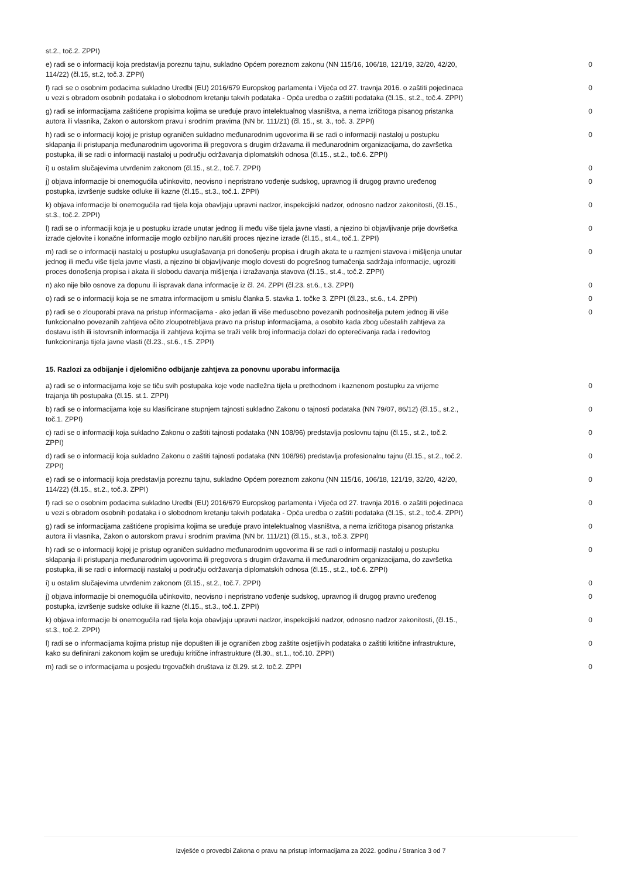| st.2., toč.2. ZPPI) | |
| e) radi se o informaciji koja predstavlja poreznu tajnu, sukladno Općem poreznom zakonu (NN 115/16, 106/18, 121/19, 32/20, 42/20, 114/22) (čl.15, st.2, toč.3. ZPPI) | 0 |
| f) radi se o osobnim podacima sukladno Uredbi (EU) 2016/679 Europskog parlamenta i Vijeća od 27. travnja 2016. o zaštiti pojedinaca u vezi s obradom osobnih podataka i o slobodnom kretanju takvih podataka - Opća uredba o zaštiti podataka (čl.15., st.2., toč.4. ZPPI) | 0 |
| g) radi se informacijama zaštićene propisima kojima se uređuje pravo intelektualnog vlasništva, a nema izričitoga pisanog pristanka autora ili vlasnika, Zakon o autorskom pravu i srodnim pravima (NN br. 111/21) (čl. 15., st. 3., toč. 3. ZPPI) | 0 |
| h) radi se o informaciji kojoj je pristup ograničen sukladno međunarodnim ugovorima ili se radi o informaciji nastaloj u postupku sklapanja ili pristupanja međunarodnim ugovorima ili pregovora s drugim državama ili međunarodnim organizacijama, do završetka postupka, ili se radi o informaciji nastaloj u području održavanja diplomatskih odnosa (čl.15., st.2., toč.6. ZPPI) | 0 |
| i) u ostalim slučajevima utvrđenim zakonom (čl.15., st.2., toč.7. ZPPI) | 0 |
| j) objava informacije bi onemogućila učinkovito, neovisno i nepristrano vođenje sudskog, upravnog ili drugog pravno uređenog postupka, izvršenje sudske odluke ili kazne (čl.15., st.3., toč.1. ZPPI) | 0 |
| k) objava informacije bi onemogućila rad tijela koja obavljaju upravni nadzor, inspekcijski nadzor, odnosno nadzor zakonitosti, (čl.15., st.3., toč.2. ZPPI) | 0 |
| l) radi se o informaciji koja je u postupku izrade unutar jednog ili među više tijela javne vlasti, a njezino bi objavljivanje prije dovršetka izrade cjelovite i konačne informacije moglo ozbiljno narušiti proces njezine izrade (čl.15., st.4., toč.1. ZPPI) | 0 |
| m) radi se o informaciji nastaloj u postupku usuglašavanja pri donošenju propisa i drugih akata te u razmjeni stavova i mišljenja unutar jednog ili među više tijela javne vlasti, a njezino bi objavljivanje moglo dovesti do pogrešnog tumačenja sadržaja informacije, ugroziti proces donošenja propisa i akata ili slobodu davanja mišljenja i izražavanja stavova (čl.15., st.4., toč.2. ZPPI) | 0 |
| n) ako nije bilo osnove za dopunu ili ispravak dana informacije iz čl. 24. ZPPI (čl.23. st.6., t.3. ZPPI) | 0 |
| o) radi se o informaciji koja se ne smatra informacijom u smislu članka 5. stavka 1. točke 3. ZPPI (čl.23., st.6., t.4. ZPPI) | 0 |
| p) radi se o zlouporabi prava na pristup informacijama - ako jedan ili više međusobno povezanih podnositelja putem jednog ili više funkcionalno povezanih zahtjeva očito zloupotrebljava pravo na pristup informacijama, a osobito kada zbog učestalih zahtjeva za dostavu istih ili istovrsnih informacija ili zahtjeva kojima se traži velik broj informacija dolazi do opterećivanja rada i redovitog funkcioniranja tijela javne vlasti (čl.23., st.6., t.5. ZPPI) | 0 |
15. Razlozi za odbijanje i djelomično odbijanje zahtjeva za ponovnu uporabu informacija
| a) radi se o informacijama koje se tiču svih postupaka koje vode nadležna tijela u prethodnom i kaznenom postupku za vrijeme trajanja tih postupaka (čl.15. st.1. ZPPI) | 0 |
| b) radi se o informacijama koje su klasificirane stupnjem tajnosti sukladno Zakonu o tajnosti podataka (NN 79/07, 86/12) (čl.15., st.2., toč.1. ZPPI) | 0 |
| c) radi se o informaciji koja sukladno Zakonu o zaštiti tajnosti podataka (NN 108/96) predstavlja poslovnu tajnu (čl.15., st.2., toč.2. ZPPI) | 0 |
| d) radi se o informaciji koja sukladno Zakonu o zaštiti tajnosti podataka (NN 108/96) predstavlja profesionalnu tajnu (čl.15., st.2., toč.2. ZPPI) | 0 |
| e) radi se o informaciji koja predstavlja poreznu tajnu, sukladno Općem poreznom zakonu (NN 115/16, 106/18, 121/19, 32/20, 42/20, 114/22) (čl.15., st.2., toč.3. ZPPI) | 0 |
| f) radi se o osobnim podacima sukladno Uredbi (EU) 2016/679 Europskog parlamenta i Vijeća od 27. travnja 2016. o zaštiti pojedinaca u vezi s obradom osobnih podataka i o slobodnom kretanju takvih podataka - Opća uredba o zaštiti podataka (čl.15., st.2., toč.4. ZPPI) | 0 |
| g) radi se informacijama zaštićene propisima kojima se uređuje pravo intelektualnog vlasništva, a nema izričitoga pisanog pristanka autora ili vlasnika, Zakon o autorskom pravu i srodnim pravima (NN br. 111/21) (čl.15., st.3., toč.3. ZPPI) | 0 |
| h) radi se o informaciji kojoj je pristup ograničen sukladno međunarodnim ugovorima ili se radi o informaciji nastaloj u postupku sklapanja ili pristupanja međunarodnim ugovorima ili pregovora s drugim državama ili međunarodnim organizacijama, do završetka postupka, ili se radi o informaciji nastaloj u području održavanja diplomatskih odnosa (čl.15., st.2., toč.6. ZPPI) | 0 |
| i) u ostalim slučajevima utvrđenim zakonom (čl.15., st.2., toč.7. ZPPI) | 0 |
| j) objava informacije bi onemogućila učinkovito, neovisno i nepristrano vođenje sudskog, upravnog ili drugog pravno uređenog postupka, izvršenje sudske odluke ili kazne (čl.15., st.3., toč.1. ZPPI) | 0 |
| k) objava informacije bi onemogućila rad tijela koja obavljaju upravni nadzor, inspekcijski nadzor, odnosno nadzor zakonitosti, (čl.15., st.3., toč.2. ZPPI) | 0 |
| l) radi se o informacijama kojima pristup nije dopušten ili je ograničen zbog zaštite osjetljivih podataka o zaštiti kritične infrastrukture, kako su definirani zakonom kojim se uređuju kritične infrastrukture (čl.30., st.1., toč.10. ZPPI) | 0 |
| m) radi se o informacijama u posjedu trgovačkih društava iz čl.29. st.2. toč.2. ZPPI | 0 |
Izvješće o provedbi Zakona o pravu na pristup informacijama za 2022. godinu / Stranica 3 od 7